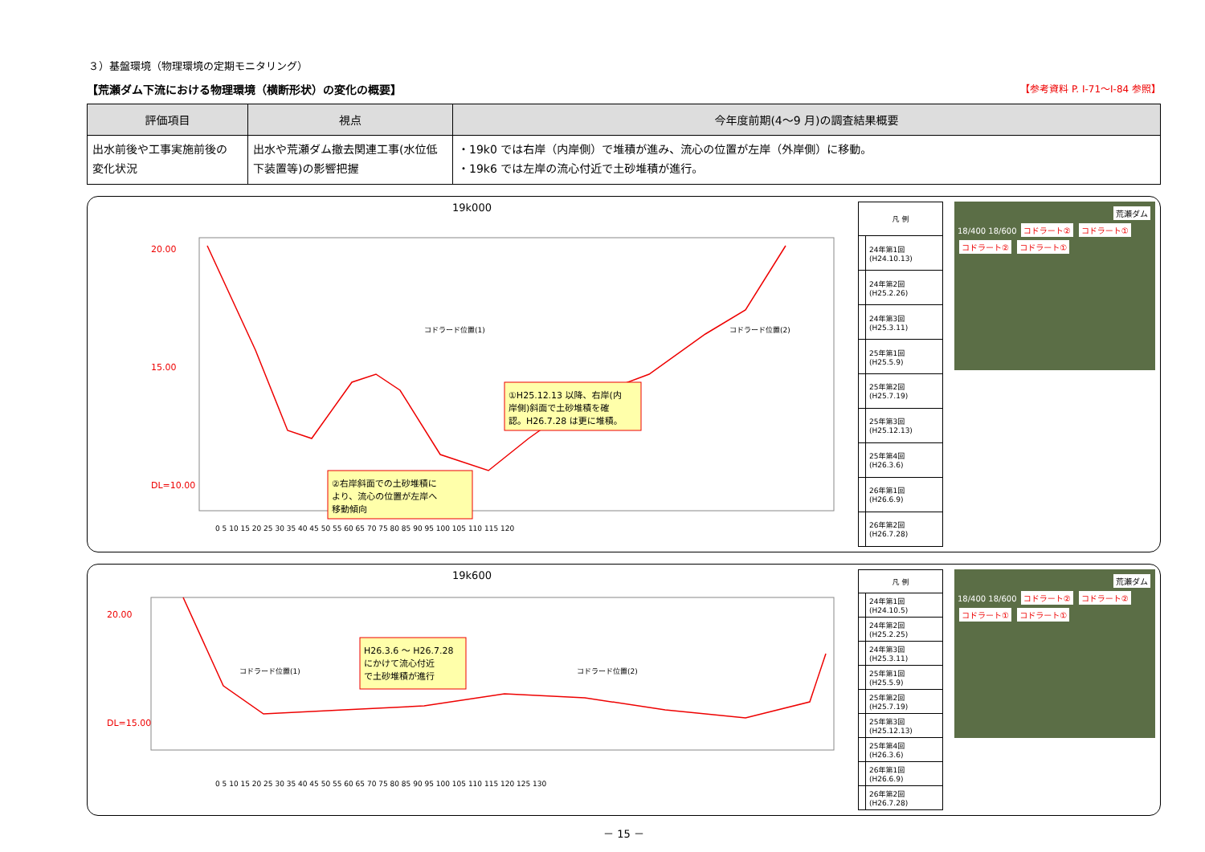３）基盤環境（物理環境の定期モニタリング）
【荒瀬ダム下流における物理環境（横断形状）の変化の概要】 【参考資料 P. Ⅰ-71～Ⅰ-84 参照】
| 評価項目 | 視点 | 今年度前期(4～9 月)の調査結果概要 |
| --- | --- | --- |
| 出水前後や工事実施前後の 変化状況 | 出水や荒瀬ダム撤去関連工事(水位低下装置等)の影響把握 | ・19k0 では右岸（内岸側）で堆積が進み、流心の位置が左岸（外岸側）に移動。 ・19k6 では左岸の流心付近で土砂堆積が進行。 |
19k000
20.00
15.00
DL=10.00
コドラード位置(1)
コドラード位置(2)
①H25.12.13 以降、右岸(内
岸側)斜面で土砂堆積を確
認。H26.7.28 は更に堆積。
②右岸斜面での土砂堆積に
より、流心の位置が左岸へ
移動傾向
0 5 10 15 20 25 30 35 40 45 50 55 60 65 70 75 80 85 90 95 100 105 110 115 120
| 凡 例 | |
| | 24年第1回 (H24.10.13) |
| | 24年第2回 (H25.2.26) |
| | 24年第3回 (H25.3.11) |
| | 25年第1回 (H25.5.9) |
| | 25年第2回 (H25.7.19) |
| | 25年第3回 (H25.12.13) |
| | 25年第4回 (H26.3.6) |
| | 26年第1回 (H26.6.9) |
| | 26年第2回 (H26.7.28) |
荒瀬ダム
18/400 18/600 コドラート② コドラート① コドラート② コドラート①
19k600
20.00
DL=15.00
コドラード位置(1)
コドラード位置(2)
H26.3.6 ～ H26.7.28
にかけて流心付近
で土砂堆積が進行
0 5 10 15 20 25 30 35 40 45 50 55 60 65 70 75 80 85 90 95 100 105 110 115 120 125 130
| 凡 例 | |
| | 24年第1回 (H24.10.5) |
| | 24年第2回 (H25.2.25) |
| | 24年第3回 (H25.3.11) |
| | 25年第1回 (H25.5.9) |
| | 25年第2回 (H25.7.19) |
| | 25年第3回 (H25.12.13) |
| | 25年第4回 (H26.3.6) |
| | 26年第1回 (H26.6.9) |
| | 26年第2回 (H26.7.28) |
荒瀬ダム
18/400 18/600 コドラート② コドラート② コドラート① コドラート①
－ 15 －